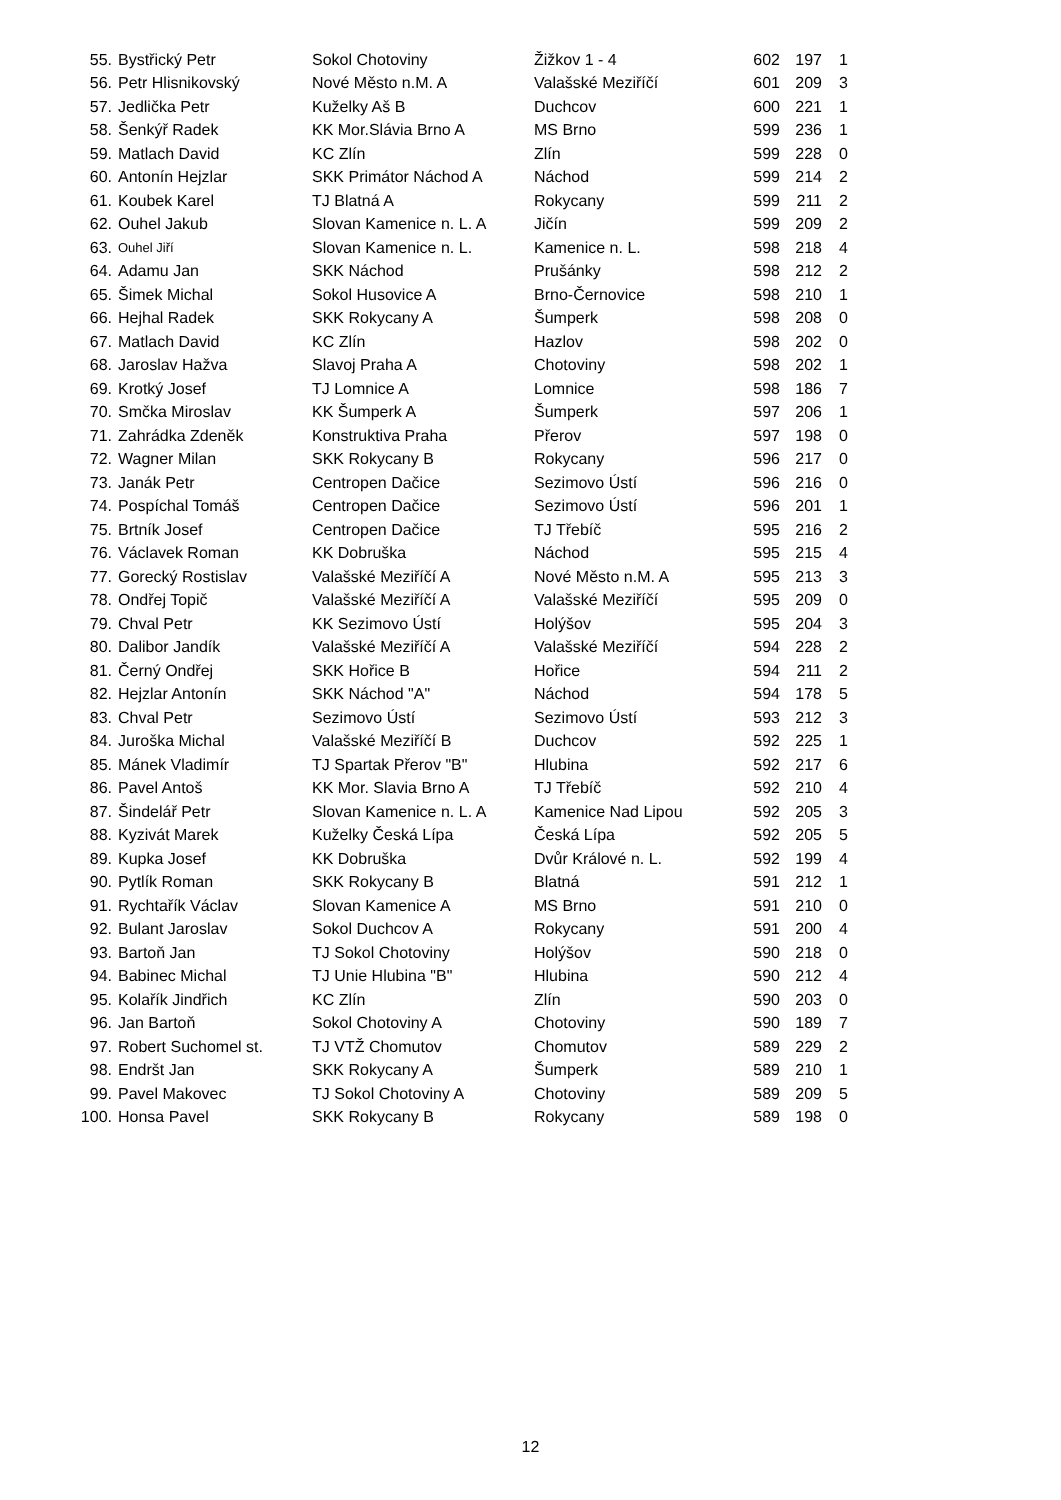| 55. | Bystřický Petr | Sokol Chotoviny | Žižkov 1 - 4 | 602 | 197 | 1 |
| 56. | Petr Hlisnikovský | Nové Město n.M. A | Valašské Meziříčí | 601 | 209 | 3 |
| 57. | Jedlička Petr | Kuželky Aš B | Duchcov | 600 | 221 | 1 |
| 58. | Šenkýř Radek | KK Mor.Slávia Brno A | MS Brno | 599 | 236 | 1 |
| 59. | Matlach David | KC Zlín | Zlín | 599 | 228 | 0 |
| 60. | Antonín Hejzlar | SKK Primátor Náchod A | Náchod | 599 | 214 | 2 |
| 61. | Koubek Karel | TJ Blatná A | Rokycany | 599 | 211 | 2 |
| 62. | Ouhel Jakub | Slovan Kamenice n. L. A | Jičín | 599 | 209 | 2 |
| 63. | Ouhel Jiří | Slovan Kamenice n. L. | Kamenice n. L. | 598 | 218 | 4 |
| 64. | Adamu Jan | SKK Náchod | Prušánky | 598 | 212 | 2 |
| 65. | Šimek Michal | Sokol Husovice A | Brno-Černovice | 598 | 210 | 1 |
| 66. | Hejhal Radek | SKK Rokycany A | Šumperk | 598 | 208 | 0 |
| 67. | Matlach David | KC Zlín | Hazlov | 598 | 202 | 0 |
| 68. | Jaroslav Hažva | Slavoj Praha A | Chotoviny | 598 | 202 | 1 |
| 69. | Krotký Josef | TJ Lomnice A | Lomnice | 598 | 186 | 7 |
| 70. | Smčka Miroslav | KK Šumperk A | Šumperk | 597 | 206 | 1 |
| 71. | Zahrádka Zdeněk | Konstruktiva Praha | Přerov | 597 | 198 | 0 |
| 72. | Wagner Milan | SKK Rokycany B | Rokycany | 596 | 217 | 0 |
| 73. | Janák Petr | Centropen Dačice | Sezimovo Ústí | 596 | 216 | 0 |
| 74. | Pospíchal Tomáš | Centropen Dačice | Sezimovo Ústí | 596 | 201 | 1 |
| 75. | Brtník Josef | Centropen Dačice | TJ Třebíč | 595 | 216 | 2 |
| 76. | Václavek Roman | KK Dobruška | Náchod | 595 | 215 | 4 |
| 77. | Gorecký Rostislav | Valašské Meziříčí A | Nové Město n.M. A | 595 | 213 | 3 |
| 78. | Ondřej Topič | Valašské Meziříčí A | Valašské Meziříčí | 595 | 209 | 0 |
| 79. | Chval Petr | KK Sezimovo Ústí | Holýšov | 595 | 204 | 3 |
| 80. | Dalibor Jandík | Valašské Meziříčí A | Valašské Meziříčí | 594 | 228 | 2 |
| 81. | Černý Ondřej | SKK Hořice B | Hořice | 594 | 211 | 2 |
| 82. | Hejzlar Antonín | SKK Náchod "A" | Náchod | 594 | 178 | 5 |
| 83. | Chval Petr | Sezimovo Ústí | Sezimovo Ústí | 593 | 212 | 3 |
| 84. | Juroška Michal | Valašské Meziříčí B | Duchcov | 592 | 225 | 1 |
| 85. | Mánek Vladimír | TJ Spartak Přerov "B" | Hlubina | 592 | 217 | 6 |
| 86. | Pavel Antoš | KK Mor. Slavia Brno A | TJ Třebíč | 592 | 210 | 4 |
| 87. | Šindelář Petr | Slovan Kamenice n. L. A | Kamenice Nad Lipou | 592 | 205 | 3 |
| 88. | Kyzivát Marek | Kuželky Česká Lípa | Česká Lípa | 592 | 205 | 5 |
| 89. | Kupka Josef | KK Dobruška | Dvůr Králové n. L. | 592 | 199 | 4 |
| 90. | Pytlík Roman | SKK Rokycany B | Blatná | 591 | 212 | 1 |
| 91. | Rychtařík Václav | Slovan Kamenice A | MS Brno | 591 | 210 | 0 |
| 92. | Bulant Jaroslav | Sokol Duchcov A | Rokycany | 591 | 200 | 4 |
| 93. | Bartoň Jan | TJ Sokol Chotoviny | Holýšov | 590 | 218 | 0 |
| 94. | Babinec Michal | TJ Unie Hlubina "B" | Hlubina | 590 | 212 | 4 |
| 95. | Kolařík Jindřich | KC Zlín | Zlín | 590 | 203 | 0 |
| 96. | Jan Bartoň | Sokol Chotoviny A | Chotoviny | 590 | 189 | 7 |
| 97. | Robert Suchomel st. | TJ VTŽ Chomutov | Chomutov | 589 | 229 | 2 |
| 98. | Endršt Jan | SKK Rokycany A | Šumperk | 589 | 210 | 1 |
| 99. | Pavel Makovec | TJ Sokol Chotoviny A | Chotoviny | 589 | 209 | 5 |
| 100. | Honsa Pavel | SKK Rokycany B | Rokycany | 589 | 198 | 0 |
12